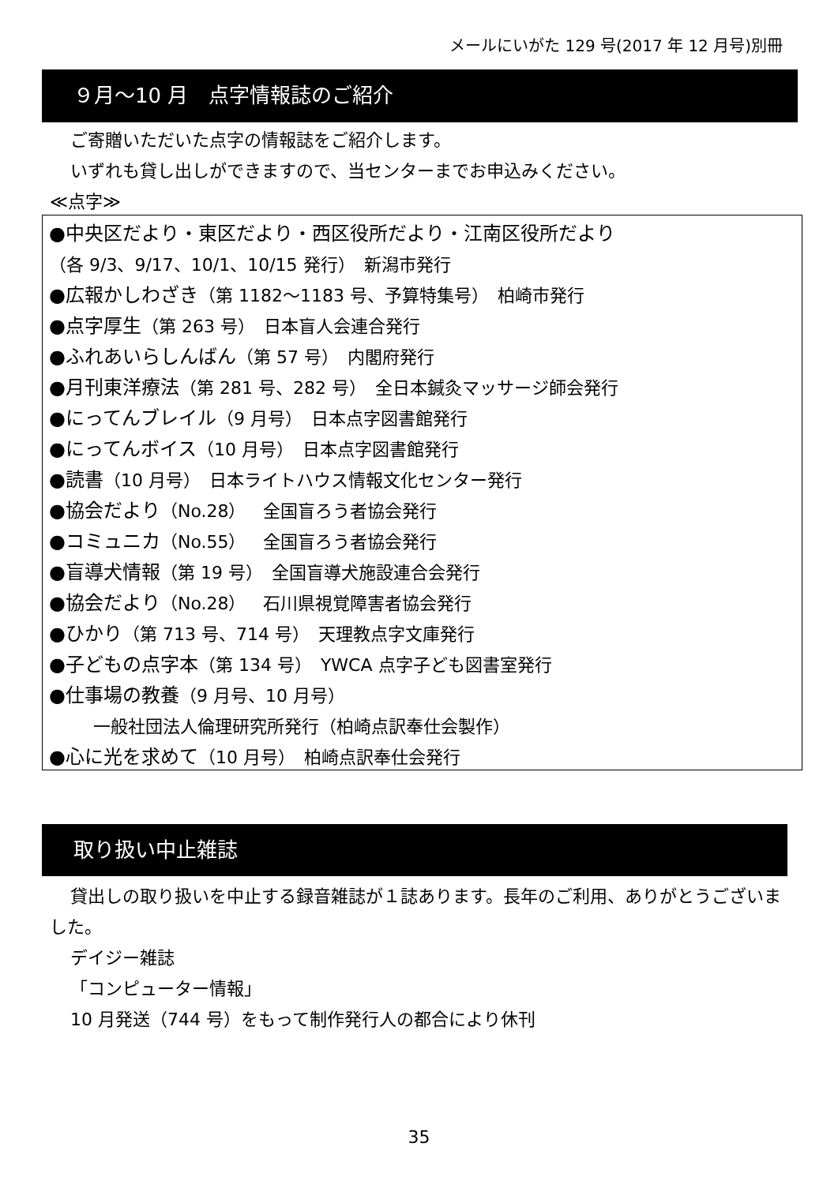メールにいがた 129 号(2017 年 12 月号)別冊
９月～10 月　点字情報誌のご紹介
ご寄贈いただいた点字の情報誌をご紹介します。
いずれも貸し出しができますので、当センターまでお申込みください。
≪点字≫
●中央区だより・東区だより・西区役所だより・江南区役所だより
（各 9/3、9/17、10/1、10/15 発行）　新潟市発行
●広報かしわざき（第 1182～1183 号、予算特集号）　柏崎市発行
●点字厚生（第 263 号）　日本盲人会連合発行
●ふれあいらしんばん（第 57 号）　内閣府発行
●月刊東洋療法（第 281 号、282 号）　全日本鍼灸マッサージ師会発行
●にってんブレイル（9 月号）　日本点字図書館発行
●にってんボイス（10 月号）　日本点字図書館発行
●読書（10 月号）　日本ライトハウス情報文化センター発行
●協会だより（No.28）　全国盲ろう者協会発行
●コミュニカ（No.55）　全国盲ろう者協会発行
●盲導犬情報（第 19 号）　全国盲導犬施設連合会発行
●協会だより（No.28）　石川県視覚障害者協会発行
●ひかり（第 713 号、714 号）　天理教点字文庫発行
●子どもの点字本（第 134 号）　YWCA 点字子ども図書室発行
●仕事場の教養（9 月号、10 月号）
一般社団法人倫理研究所発行（柏崎点訳奉仕会製作）
●心に光を求めて（10 月号）　柏崎点訳奉仕会発行
取り扱い中止雑誌
貸出しの取り扱いを中止する録音雑誌が１誌あります。長年のご利用、ありがとうございました。
デイジー雑誌
「コンピューター情報」
10 月発送（744 号）をもって制作発行人の都合により休刊
35